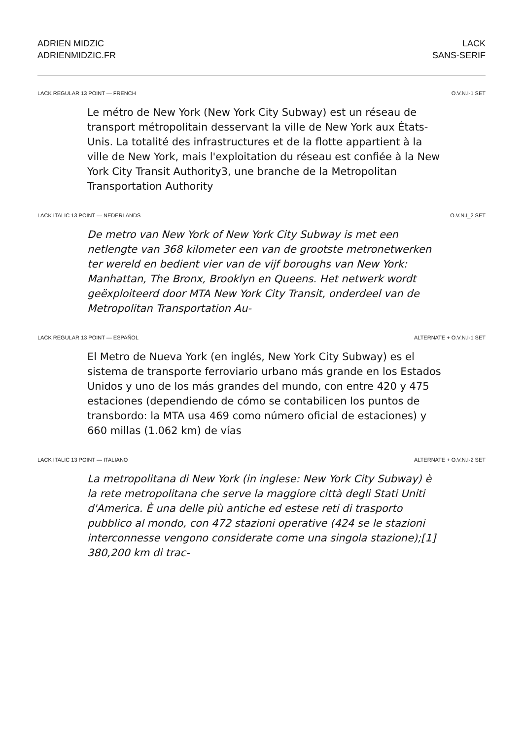ADRIEN MIDZIC
ADRIENMIDZIC.FR
LACK
SANS-SERIF
LACK REGULAR 13 POINT — FRENCH O.V.N.I-1 SET
Le métro de New York (New York City Subway) est un ré­seau de transport métropolitain desservant la ville de New York aux États-Unis. La totalité des infrastructures et de la flotte appartient à la ville de New York, mais l'exploitation du réseau est confiée à la New York City Transit Authority3, une branche de la Metropolitan Transportation Authority
LACK ITALIC 13 POINT — NEDERLANDS O.V.N.I_2 SET
De metro van New York of New York City Subway is met een netlengte van 368 kilometer een van de grootste metro­netwerken ter wereld en bedient vier van de vijf boroughs van New York: Manhattan, The Bronx, Brooklyn en Queens. Het netwerk wordt geëxploiteerd door MTA New York City Transit, onderdeel van de Metropolitan Transportation Au-
LACK REGULAR 13 POINT — ESPAÑOL ALTERNATE + O.V.N.I-1 SET
El Metro de Nueva York (en inglés, New York City Subway) es el sistema de transporte ferroviario urbano más grande en los Estados Unidos y uno de los más grandes del mundo, con entre 420 y 475 estaciones (dependiendo de cómo se contabilicen los puntos de transbordo: la MTA usa 469 como número oficial de estaciones) y 660 millas (1.062 km) de vías
LACK ITALIC 13 POINT — ITALIANO ALTERNATE + O.V.N.I-2 SET
La metropolitana di New York (in inglese: New York City Subway) è la rete metropolitana che serve la maggiore città degli Stati Uniti d'America. È una delle più antiche ed es­tese reti di trasporto pubblico al mondo, con 472 stazioni operative (424 se le stazioni interconnesse vengono consi­derate come una singola stazione);[1] 380,200 km di trac-